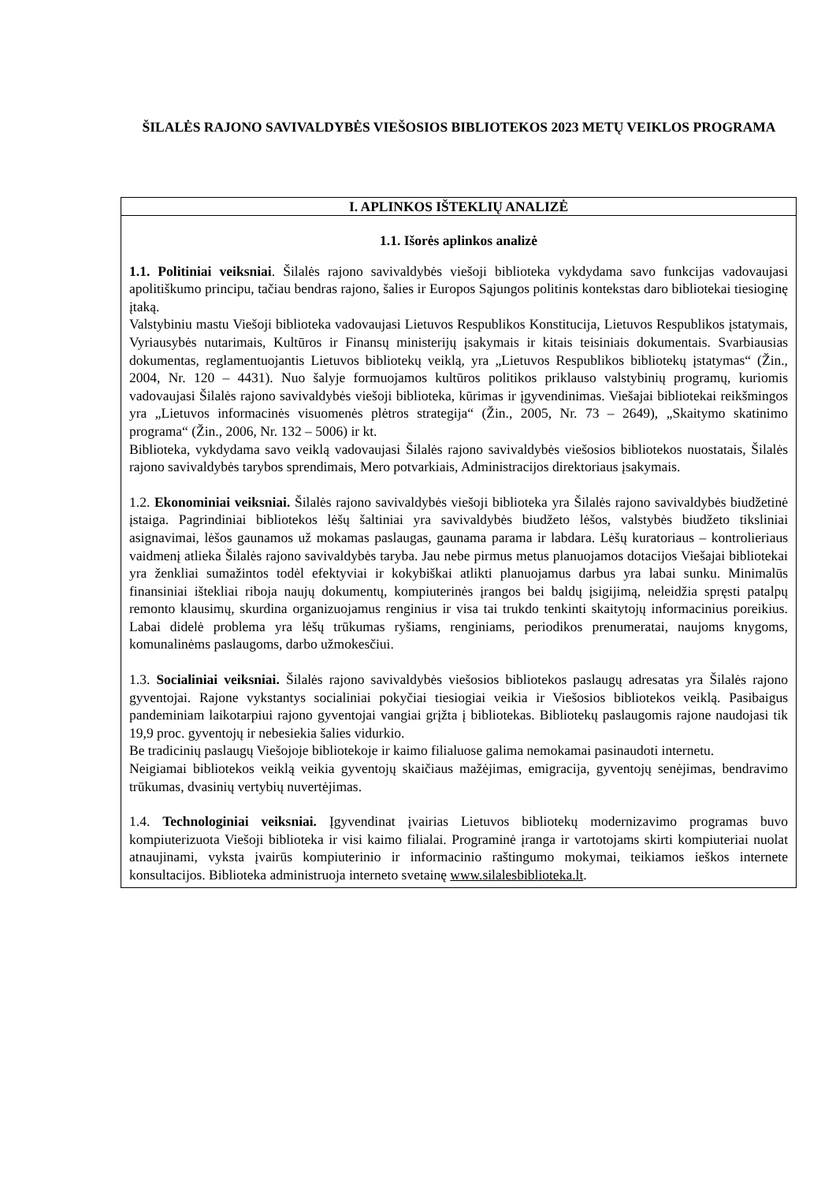ŠILALĖS RAJONO SAVIVALDYBĖS VIEŠOSIOS BIBLIOTEKOS 2023 METŲ VEIKLOS PROGRAMA
| I. APLINKOS IŠTEKLIŲ ANALIZĖ |
| --- |
| 1.1. Išorės aplinkos analizė 1.1. Politiniai veiksniai . Šilalės rajono savivaldybės viešoji biblioteka vykdydama savo funkcijas vadovaujasi apolitiškumo principu, tačiau bendras rajono, šalies ir Europos Sąjungos politinis kontekstas daro bibliotekai tiesioginę įtaką. Valstybiniu mastu Viešoji biblioteka vadovaujasi Lietuvos Respublikos Konstitucija, Lietuvos Respublikos įstatymais, Vyriausybės nutarimais, Kultūros ir Finansų ministerijų įsakymais ir kitais teisiniais dokumentais. Svarbiausias dokumentas, reglamentuojantis Lietuvos bibliotekų veiklą, yra „Lietuvos Respublikos bibliotekų įstatymas“ (Žin., 2004, Nr. 120 – 4431). Nuo šalyje formuojamos kultūros politikos priklauso valstybinių programų, kuriomis vadovaujasi Šilalės rajono savivaldybės viešoji biblioteka, kūrimas ir įgyvendinimas. Viešajai bibliotekai reikšmingos yra „Lietuvos informacinės visuomenės plėtros strategija“ (Žin., 2005, Nr. 73 – 2649), „Skaitymo skatinimo programa“ (Žin., 2006, Nr. 132 – 5006) ir kt. Biblioteka, vykdydama savo veiklą vadovaujasi Šilalės rajono savivaldybės viešosios bibliotekos nuostatais, Šilalės rajono savivaldybės tarybos sprendimais, Mero potvarkiais, Administracijos direktoriaus įsakymais. 1.2. Ekonominiai veiksniai. Šilalės rajono savivaldybės viešoji biblioteka yra Šilalės rajono savivaldybės biudžetinė įstaiga. Pagrindiniai bibliotekos lėšų šaltiniai yra savivaldybės biudžeto lėšos, valstybės biudžeto tiksliniai asignavimai, lėšos gaunamos už mokamas paslaugas, gaunama parama ir labdara. Lėšų kuratoriaus – kontrolieriaus vaidmenį atlieka Šilalės rajono savivaldybės taryba. Jau nebe pirmus metus planuojamos dotacijos Viešajai bibliotekai yra ženkliai sumažintos todėl efektyviai ir kokybiškai atlikti planuojamus darbus yra labai sunku. Minimalūs finansiniai ištekliai riboja naujų dokumentų, kompiuterinės įrangos bei baldų įsigijimą, neleidžia spręsti patalpų remonto klausimų, skurdina organizuojamus renginius ir visa tai trukdo tenkinti skaitytojų informacinius poreikius. Labai didelė problema yra lėšų trūkumas ryšiams, renginiams, periodikos prenumeratai, naujoms knygoms, komunalinėms paslaugoms, darbo užmokesčiui. 1.3. Socialiniai veiksniai. Šilalės rajono savivaldybės viešosios bibliotekos paslaugų adresatas yra Šilalės rajono gyventojai. Rajone vykstantys socialiniai pokyčiai tiesiogiai veikia ir Viešosios bibliotekos veiklą. Pasibaigus pandeminiam laikotarpiui rajono gyventojai vangiai grįžta į bibliotekas. Bibliotekų paslaugomis rajone naudojasi tik 19,9 proc. gyventojų ir nebesiekia šalies vidurkio. Be tradicinių paslaugų Viešojoje bibliotekoje ir kaimo filialuose galima nemokamai pasinaudoti internetu. Neigiamai bibliotekos veiklą veikia gyventojų skaičiaus mažėjimas, emigracija, gyventojų senėjimas, bendravimo trūkumas, dvasinių vertybių nuvertėjimas. 1.4. Technologiniai veiksniai. Įgyvendinat įvairias Lietuvos bibliotekų modernizavimo programas buvo kompiuterizuota Viešoji biblioteka ir visi kaimo filialai. Programinė įranga ir vartotojams skirti kompiuteriai nuolat atnaujinami, vyksta įvairūs kompiuterinio ir informacinio raštingumo mokymai, teikiamos ieškos internete konsultacijos. Biblioteka administruoja interneto svetainę www.silalesbiblioteka.lt . |